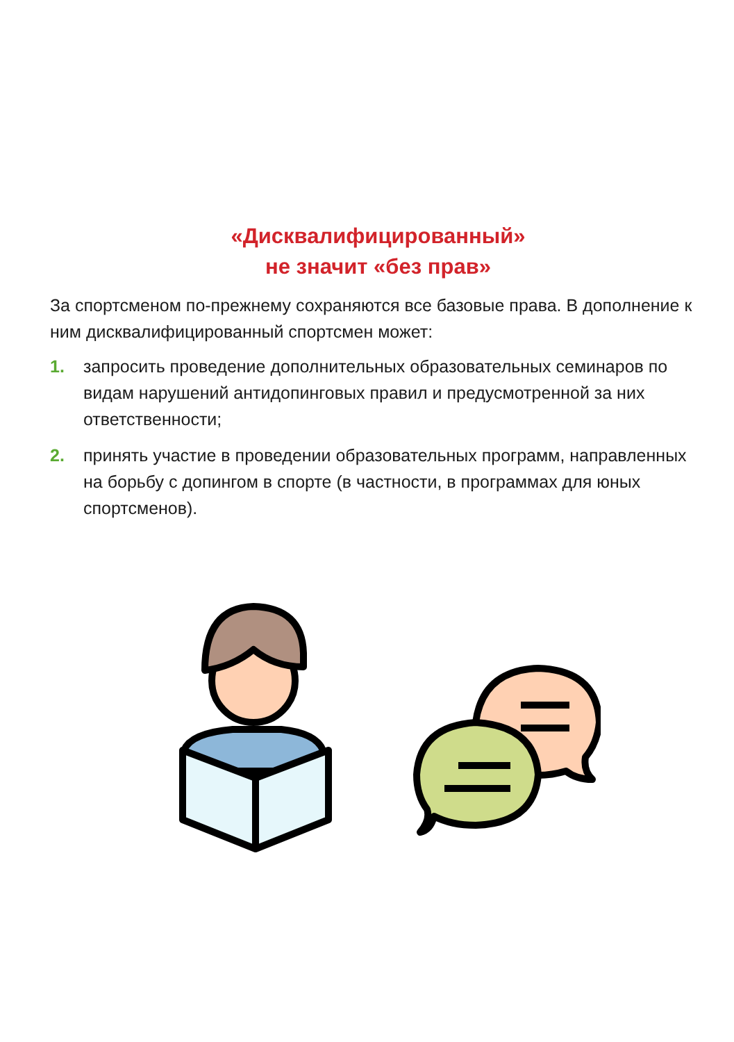«Дисквалифицированный»
не значит «без прав»
За спортсменом по-прежнему сохраняются все базовые права. В дополнение к ним дисквалифицированный спортсмен может:
1. запросить проведение дополнительных образовательных семинаров по видам нарушений антидопинговых правил и предусмотренной за них ответственности;
2. принять участие в проведении образовательных программ, направленных на борьбу с допингом в спорте (в частности, в программах для юных спортсменов).